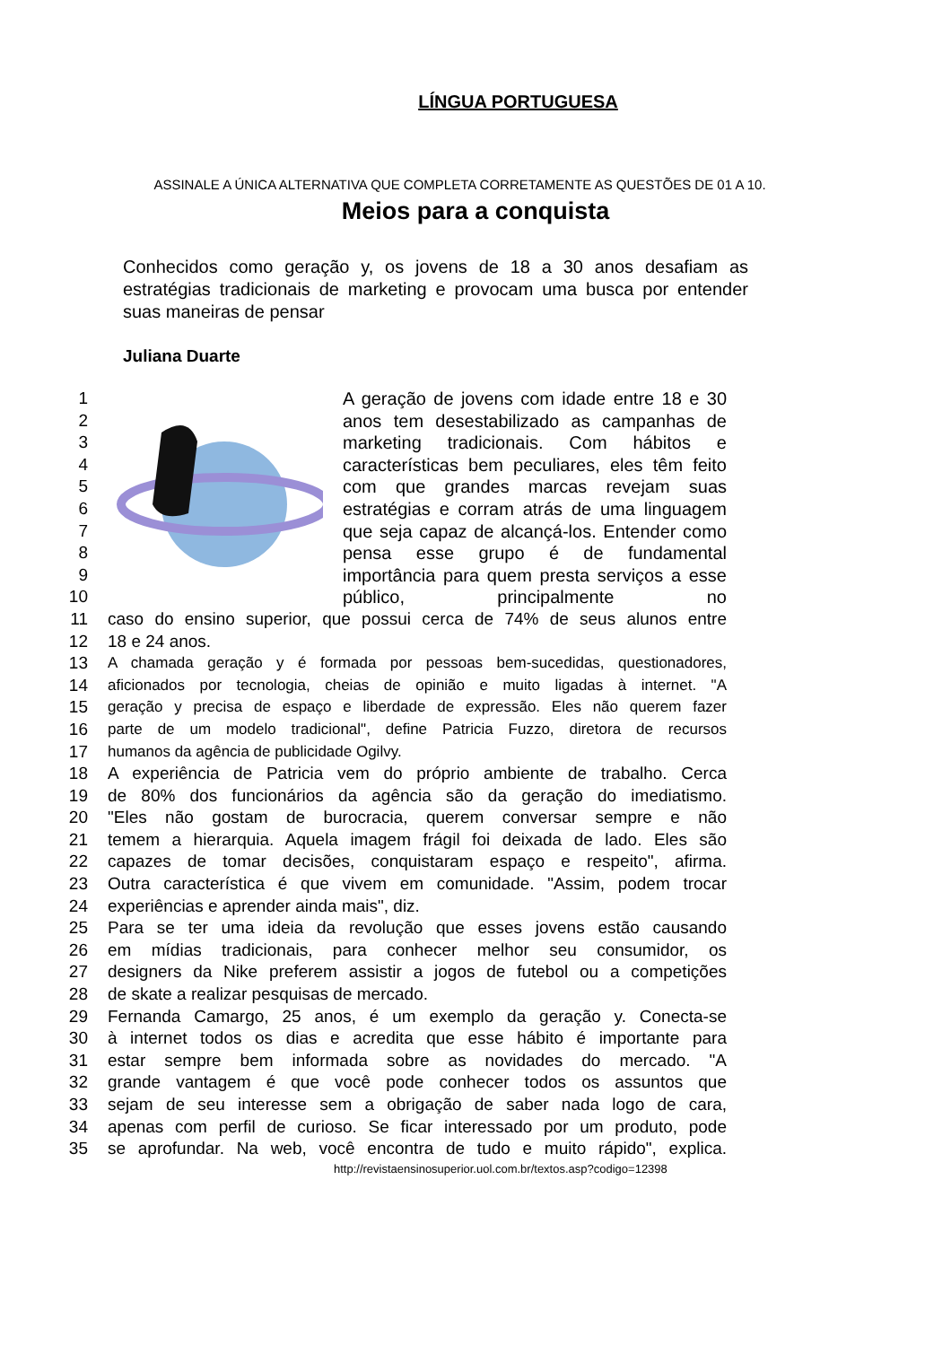LÍNGUA PORTUGUESA
ASSINALE A ÚNICA ALTERNATIVA QUE COMPLETA CORRETAMENTE AS QUESTÕES DE 01 A 10.
Meios para a conquista
Conhecidos como geração y, os jovens de 18 a 30 anos desafiam as estratégias tradicionais de marketing e provocam uma busca por entender suas maneiras de pensar
Juliana Duarte
1
2
3
4
5
6
7
8
9
10
A geração de jovens com idade entre 18 e 30 anos tem desestabilizado as campanhas de marketing tradicionais. Com hábitos e características bem peculiares, eles têm feito com que grandes marcas revejam suas estratégias e corram atrás de uma linguagem que seja capaz de alcançá-los. Entender como pensa esse grupo é de fundamental importância para quem presta serviços a esse público, principalmente no
11 caso do ensino superior, que possui cerca de 74% de seus alunos entre
12 18 e 24 anos.
13 A chamada geração y é formada por pessoas bem-sucedidas, questionadores,
14 aficionados por tecnologia, cheias de opinião e muito ligadas à internet. "A
15 geração y precisa de espaço e liberdade de expressão. Eles não querem fazer
16 parte de um modelo tradicional", define Patricia Fuzzo, diretora de recursos
17 humanos da agência de publicidade Ogilvy.
18 A experiência de Patricia vem do próprio ambiente de trabalho. Cerca
19 de 80% dos funcionários da agência são da geração do imediatismo.
20 "Eles não gostam de burocracia, querem conversar sempre e não
21 temem a hierarquia. Aquela imagem frágil foi deixada de lado. Eles são
22 capazes de tomar decisões, conquistaram espaço e respeito", afirma.
23 Outra característica é que vivem em comunidade. "Assim, podem trocar
24 experiências e aprender ainda mais", diz.
25 Para se ter uma ideia da revolução que esses jovens estão causando
26 em mídias tradicionais, para conhecer melhor seu consumidor, os
27 designers da Nike preferem assistir a jogos de futebol ou a competições
28 de skate a realizar pesquisas de mercado.
29 Fernanda Camargo, 25 anos, é um exemplo da geração y. Conecta-se
30 à internet todos os dias e acredita que esse hábito é importante para
31 estar sempre bem informada sobre as novidades do mercado. "A
32 grande vantagem é que você pode conhecer todos os assuntos que
33 sejam de seu interesse sem a obrigação de saber nada logo de cara,
34 apenas com perfil de curioso. Se ficar interessado por um produto, pode
35 se aprofundar. Na web, você encontra de tudo e muito rápido", explica.
http://revistaensinosuperior.uol.com.br/textos.asp?codigo=12398